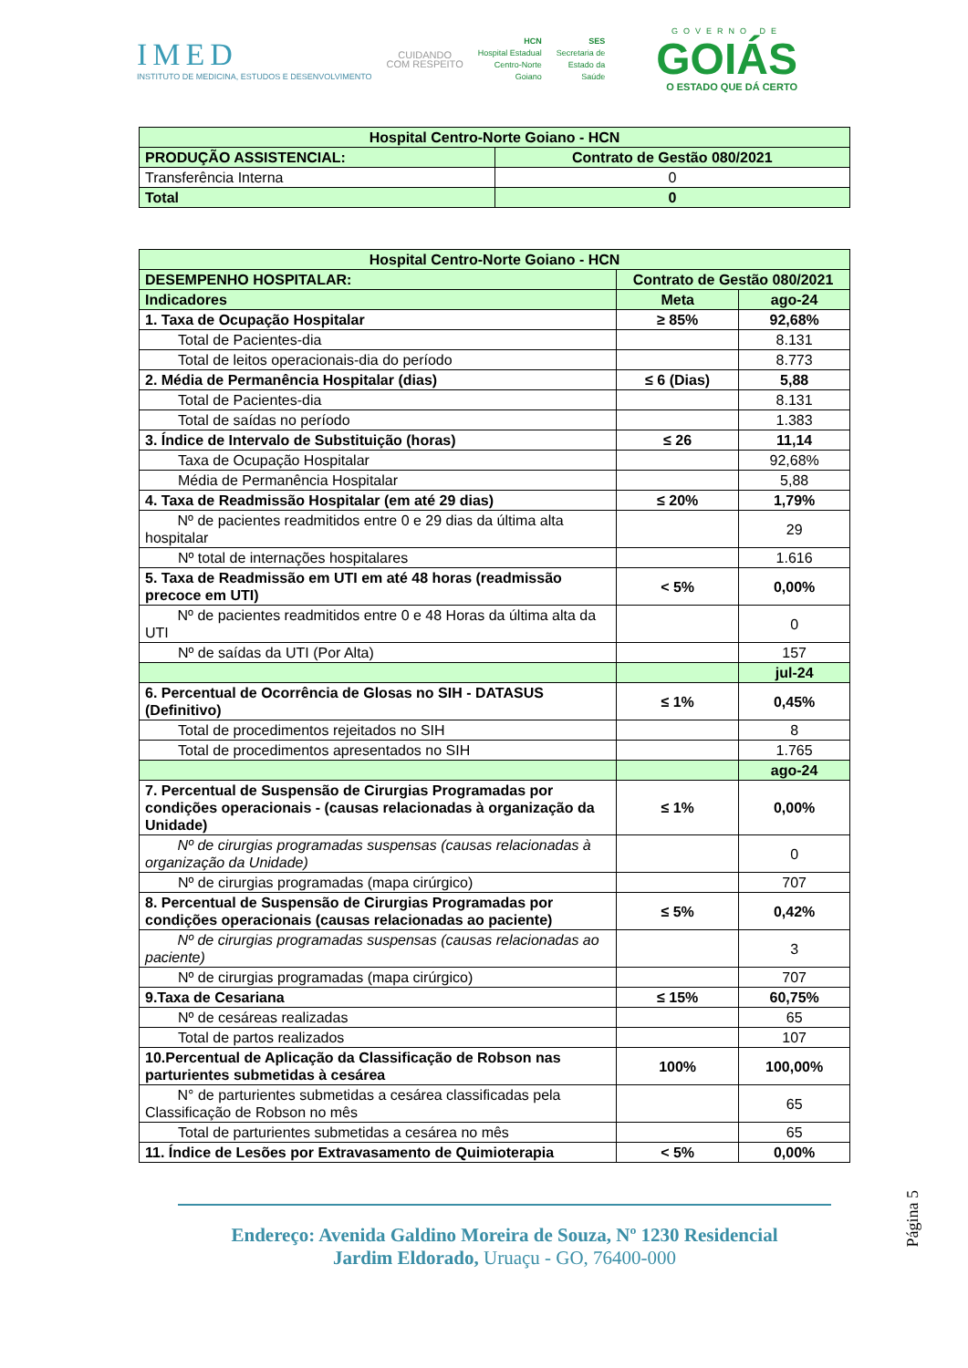IMED
INSTITUTO DE MEDICINA, ESTUDOS E DESENVOLVIMENTO
CUIDANDO
COM RESPEITO
HCN
Hospital Estadual
Centro-Norte
Goiano
SES
Secretaria de
Estado da
Saúde
GOVERNO DE
GOIÁS
O ESTADO QUE DÁ CERTO
| Hospital Centro-Norte Goiano - HCN | | |
| PRODUÇÃO ASSISTENCIAL: | Contrato de Gestão 080/2021 | |
| Transferência Interna | | 0 |
| Total | | 0 |
| Hospital Centro-Norte Goiano - HCN | | |
| DESEMPENHO HOSPITALAR: | Contrato de Gestão 080/2021 | |
| Indicadores | Meta | ago-24 |
| 1. Taxa de Ocupação Hospitalar | ≥ 85% | 92,68% |
| Total de Pacientes-dia | | 8.131 |
| Total de leitos operacionais-dia do período | | 8.773 |
| 2. Média de Permanência Hospitalar (dias) | ≤ 6 (Dias) | 5,88 |
| Total de Pacientes-dia | | 8.131 |
| Total de saídas no período | | 1.383 |
| 3. Índice de Intervalo de Substituição (horas) | ≤ 26 | 11,14 |
| Taxa de Ocupação Hospitalar | | 92,68% |
| Média de Permanência Hospitalar | | 5,88 |
| 4. Taxa de Readmissão Hospitalar (em até 29 dias) | ≤ 20% | 1,79% |
| Nº de pacientes readmitidos entre 0 e 29 dias da última alta hospitalar | | 29 |
| Nº total de internações hospitalares | | 1.616 |
| 5. Taxa de Readmissão em UTI em até 48 horas (readmissão precoce em UTI) | < 5% | 0,00% |
| Nº de pacientes readmitidos entre 0 e 48 Horas da última alta da UTI | | 0 |
| Nº de saídas da UTI (Por Alta) | | 157 |
| | | jul-24 |
| 6. Percentual de Ocorrência de Glosas no SIH - DATASUS (Definitivo) | ≤ 1% | 0,45% |
| Total de procedimentos rejeitados no SIH | | 8 |
| Total de procedimentos apresentados no SIH | | 1.765 |
| | | ago-24 |
| 7. Percentual de Suspensão de Cirurgias Programadas por condições operacionais - (causas relacionadas à organização da Unidade) | ≤ 1% | 0,00% |
| Nº de cirurgias programadas suspensas (causas relacionadas à organização da Unidade) | | 0 |
| Nº de cirurgias programadas (mapa cirúrgico) | | 707 |
| 8. Percentual de Suspensão de Cirurgias Programadas por condições operacionais (causas relacionadas ao paciente) | ≤ 5% | 0,42% |
| Nº de cirurgias programadas suspensas (causas relacionadas ao paciente) | | 3 |
| Nº de cirurgias programadas (mapa cirúrgico) | | 707 |
| 9.Taxa de Cesariana | ≤ 15% | 60,75% |
| Nº de cesáreas realizadas | | 65 |
| Total de partos realizados | | 107 |
| 10.Percentual de Aplicação da Classificação de Robson nas parturientes submetidas à cesárea | 100% | 100,00% |
| N° de parturientes submetidas a cesárea classificadas pela Classificação de Robson no mês | | 65 |
| Total de parturientes submetidas a cesárea no mês | | 65 |
| 11. Índice de Lesões por Extravasamento de Quimioterapia | < 5% | 0,00% |
Página 5
Endereço: Avenida Galdino Moreira de Souza, Nº 1230 Residencial
Jardim Eldorado, Uruaçu - GO, 76400-000